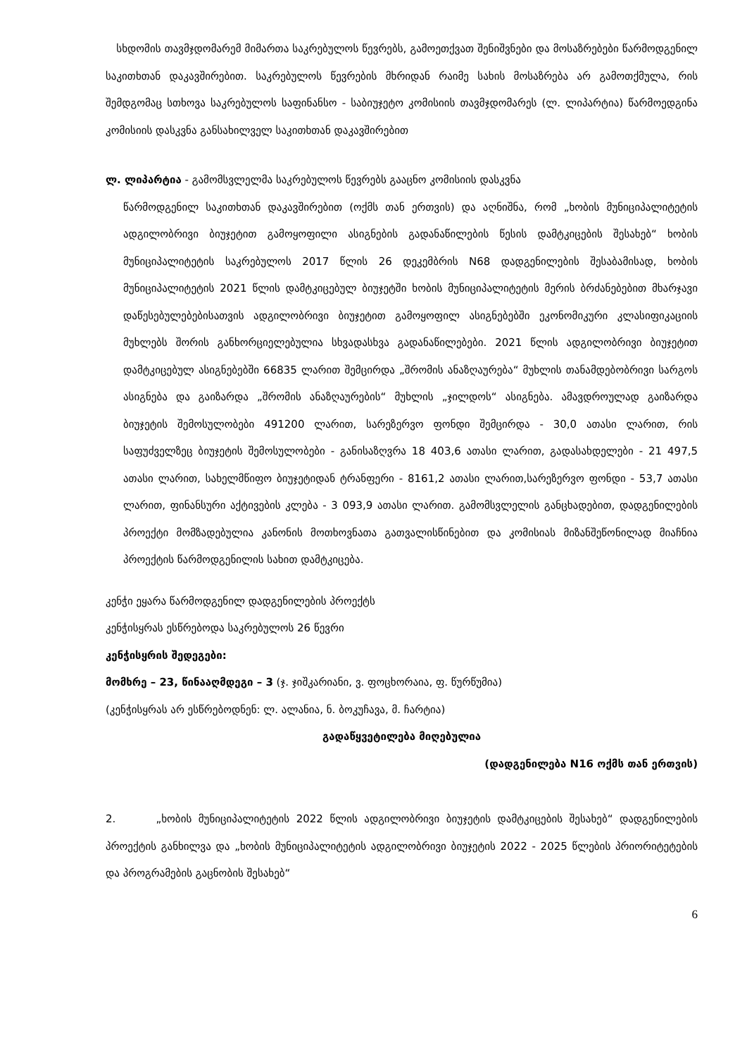სხდომის თავმჯდომარემ მიმართა საკრებულოს წევრებს, გამოეთქვათ შენიშვნები და მოსაზრებები წარმოდგენილ საკითხთან დაკავშირებით. საკრებულოს წევრების მხრიდან რაიმე სახის მოსაზრება არ გამოთქმულა, რის შემდგომაც სთხოვა საკრებულოს საფინანსო - საბიუჯეტო კომისიის თავმჯდომარეს (ლ. ლიპარტია) წარმოედგინა კომისიის დასკვნა განსახილველ საკითხთან დაკავშირებით
ლ. ლიპარტია - გამომსვლელმა საკრებულოს წევრებს გააცნო კომისიის დასკვნა
წარმოდგენილ საკითხთან დაკავშირებით (ოქმს თან ერთვის) და აღნიშნა, რომ „ხობის მუნიციპალიტეტის ადგილობრივი ბიუჯეტით გამოყოფილი ასიგნების გადანაწილების წესის დამტკიცების შესახებ“ ხობის მუნიციპალიტეტის საკრებულოს 2017 წლის 26 დეკემბრის N68 დადგენილების შესაბამისად, ხობის მუნიციპალიტეტის 2021 წლის დამტკიცებულ ბიუჯეტში ხობის მუნიციპალიტეტის მერის ბრძანებებით მხარჯავი დაწესებულებებისათვის ადგილობრივი ბიუჯეტით გამოყოფილ ასიგნებებში ეკონომიკური კლასიფიკაციის მუხლებს შორის განხორციელებულია სხვადასხვა გადანაწილებები. 2021 წლის ადგილობრივი ბიუჯეტით დამტკიცებულ ასიგნებებში 66835 ლარით შემცირდა „შრომის ანაზღაურება“ მუხლის თანამდებობრივი სარგოს ასიგნება და გაიზარდა „შრომის ანაზღაურების“ მუხლის „ჯილდოს“ ასიგნება. ამავდროულად გაიზარდა ბიუჯეტის შემოსულობები 491200 ლარით, სარეზერვო ფონდი შემცირდა - 30,0 ათასი ლარით, რის საფუძველზეც ბიუჯეტის შემოსულობები - განისაზღვრა 18 403,6 ათასი ლარით, გადასახდელები - 21 497,5 ათასი ლარით, სახელმწიფო ბიუჯეტიდან ტრანფერი - 8161,2 ათასი ლარით,სარეზერვო ფონდი - 53,7 ათასი ლარით, ფინანსური აქტივების კლება - 3 093,9 ათასი ლარით. გამომსვლელის განცხადებით, დადგენილების პროექტი მომზადებულია კანონის მოთხოვნათა გათვალისწინებით და კომისიას მიზანშეწონილად მიაჩნია პროექტის წარმოდგენილის სახით დამტკიცება.
კენჭი ეყარა წარმოდგენილ დადგენილების პროექტს
კენჭისყრას ესწრებოდა საკრებულოს 26 წევრი
კენჭისყრის შედეგები:
მომხრე – 23, წინააღმდეგი – 3 (ჯ. ჯიშკარიანი, ვ. ფოცხორაია, ფ. წურწუმია)
(კენჭისყრას არ ესწრებოდნენ: ლ. ალანია, ნ. ბოკუჩავა, მ. ჩარტია)
გადაწყვეტილება მიღებულია
(დადგენილება N16 ოქმს თან ერთვის)
2. „ხობის მუნიციპალიტეტის 2022 წლის ადგილობრივი ბიუჯეტის დამტკიცების შესახებ“ დადგენილების პროექტის განხილვა და „ხობის მუნიციპალიტეტის ადგილობრივი ბიუჯეტის 2022 - 2025 წლების პრიორიტეტების და პროგრამების გაცნობის შესახებ“
6